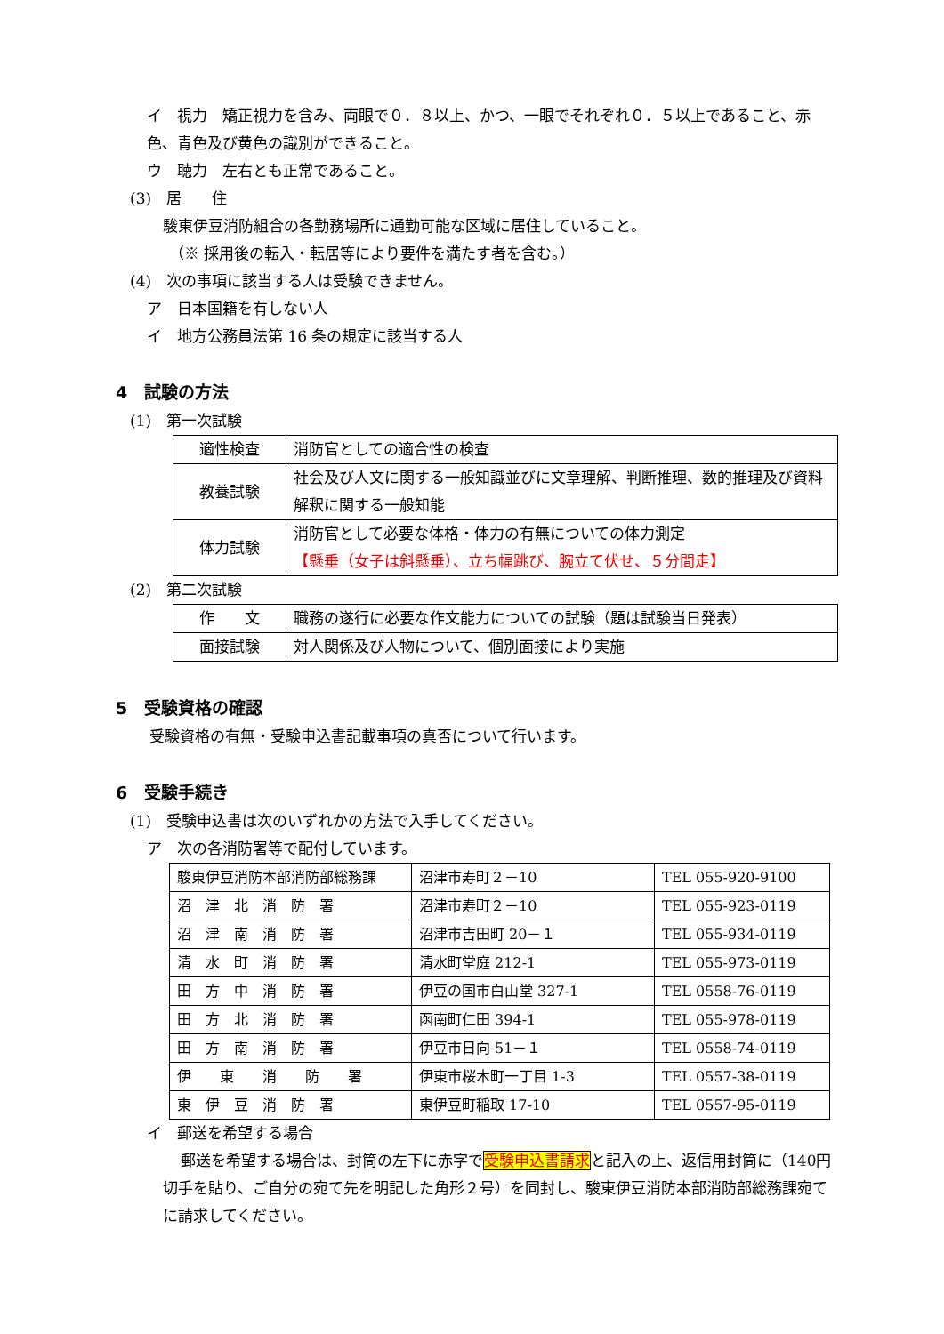イ　視力　矯正視力を含み、両眼で０．８以上、かつ、一眼でそれぞれ０．５以上であること、赤色、青色及び黄色の識別ができること。
ウ　聴力　左右とも正常であること。
(3)　居　　住
駿東伊豆消防組合の各勤務場所に通勤可能な区域に居住していること。
（※ 採用後の転入・転居等により要件を満たす者を含む。）
(4)　次の事項に該当する人は受験できません。
ア　日本国籍を有しない人
イ　地方公務員法第 16 条の規定に該当する人
4　試験の方法
(1)　第一次試験
| 適性検査 | 消防官としての適合性の検査 |
| 教養試験 | 社会及び人文に関する一般知識並びに文章理解、判断推理、数的推理及び資料解釈に関する一般知能 |
| 体力試験 | 消防官として必要な体格・体力の有無についての体力測定 【懸垂（女子は斜懸垂）、立ち幅跳び、腕立て伏せ、５分間走】 |
(2)　第二次試験
| 作 文 | 職務の遂行に必要な作文能力についての試験（題は試験当日発表） |
| 面接試験 | 対人関係及び人物について、個別面接により実施 |
5　受験資格の確認
受験資格の有無・受験申込書記載事項の真否について行います。
6　受験手続き
(1)　受験申込書は次のいずれかの方法で入手してください。
ア　次の各消防署等で配付しています。
| 駿東伊豆消防本部消防部総務課 | 沼津市寿町２－10 | TEL 055-920-9100 |
| 沼 津 北 消 防 署 | 沼津市寿町２－10 | TEL 055-923-0119 |
| 沼 津 南 消 防 署 | 沼津市吉田町 20－１ | TEL 055-934-0119 |
| 清 水 町 消 防 署 | 清水町堂庭 212-1 | TEL 055-973-0119 |
| 田 方 中 消 防 署 | 伊豆の国市白山堂 327-1 | TEL 0558-76-0119 |
| 田 方 北 消 防 署 | 函南町仁田 394-1 | TEL 055-978-0119 |
| 田 方 南 消 防 署 | 伊豆市日向 51－１ | TEL 0558-74-0119 |
| 伊 東 消 防 署 | 伊東市桜木町一丁目 1-3 | TEL 0557-38-0119 |
| 東 伊 豆 消 防 署 | 東伊豆町稲取 17-10 | TEL 0557-95-0119 |
イ　郵送を希望する場合
郵送を希望する場合は、封筒の左下に赤字で受験申込書請求と記入の上、返信用封筒に（140円切手を貼り、ご自分の宛て先を明記した角形２号）を同封し、駿東伊豆消防本部消防部総務課宛てに請求してください。